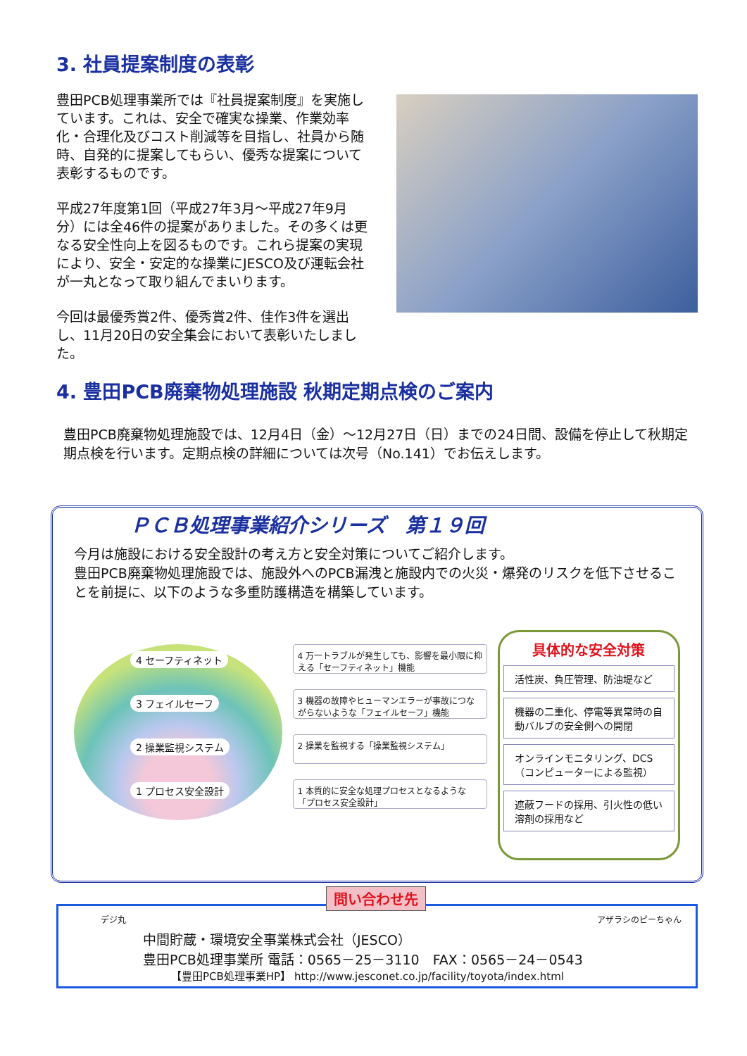3. 社員提案制度の表彰
豊田PCB処理事業所では『社員提案制度』を実施しています。これは、安全で確実な操業、作業効率化・合理化及びコスト削減等を目指し、社員から随時、自発的に提案してもらい、優秀な提案について表彰するものです。
平成27年度第1回（平成27年3月～平成27年9月分）には全46件の提案がありました。その多くは更なる安全性向上を図るものです。これら提案の実現により、安全・安定的な操業にJESCO及び運転会社が一丸となって取り組んでまいります。
今回は最優秀賞2件、優秀賞2件、佳作3件を選出し、11月20日の安全集会において表彰いたしました。
4. 豊田PCB廃棄物処理施設 秋期定期点検のご案内
豊田PCB廃棄物処理施設では、12月4日（金）～12月27日（日）までの24日間、設備を停止して秋期定期点検を行います。定期点検の詳細については次号（No.141）でお伝えします。
ＰＣＢ処理事業紹介シリーズ　第１９回
今月は施設における安全設計の考え方と安全対策についてご紹介します。
豊田PCB廃棄物処理施設では、施設外へのPCB漏洩と施設内での火災・爆発のリスクを低下させることを前提に、以下のような多重防護構造を構築しています。
4 セーフティネット 3 フェイルセーフ 2 操業監視システム 1 プロセス安全設計
4 万一トラブルが発生しても、影響を最小限に抑える「セーフティネット」機能
3 機器の故障やヒューマンエラーが事故につながらないような「フェイルセーフ」機能
2 操業を監視する「操業監視システム」
1 本質的に安全な処理プロセスとなるような「プロセス安全設計」
具体的な安全対策
活性炭、負圧管理、防油堤など
機器の二重化、停電等異常時の自動バルブの安全側への開閉
オンラインモニタリング、DCS（コンピューターによる監視）
遮蔽フードの採用、引火性の低い溶剤の採用など
問い合わせ先
デジ丸 アザラシのピーちゃん
中間貯蔵・環境安全事業株式会社（JESCO）
豊田PCB処理事業所 電話：0565－25－3110　FAX：0565－24－0543
【豊田PCB処理事業HP】 http://www.jesconet.co.jp/facility/toyota/index.html